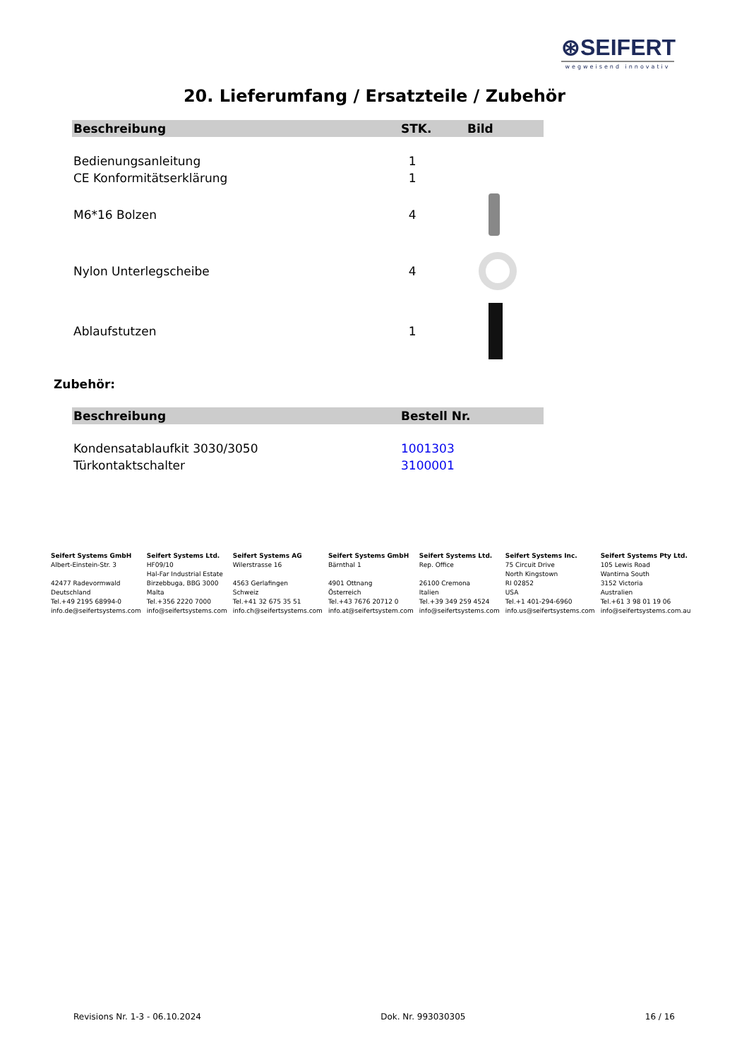⊛SEIFERT
wegweisend innovativ
20. Lieferumfang / Ersatzteile / Zubehör
| Beschreibung | STK. | Bild |
| --- | --- | --- |
| Bedienungsanleitung | 1 | |
| CE Konformitätserklärung | 1 | |
| M6*16 Bolzen | 4 | |
| Nylon Unterlegscheibe | 4 | |
| Ablaufstutzen | 1 | |
Zubehör:
| Beschreibung | Bestell Nr. |
| --- | --- |
| Kondensatablaufkit 3030/3050 | 1001303 |
| Türkontaktschalter | 3100001 |
Seifert Systems GmbH
Albert-Einstein-Str. 3
42477 Radevormwald
Deutschland
Tel.+49 2195 68994-0
info.de@seifertsystems.com
Seifert Systems Ltd.
HF09/10
Hal-Far Industrial Estate
Birzebbuga, BBG 3000
Malta
Tel.+356 2220 7000
info@seifertsystems.com
Seifert Systems AG
Wilerstrasse 16
4563 Gerlafingen
Schweiz
Tel.+41 32 675 35 51
info.ch@seifertsystems.com
Seifert Systems GmbH
Bärnthal 1
4901 Ottnang
Österreich
Tel.+43 7676 20712 0
info.at@seifertsystem.com
Seifert Systems Ltd.
Rep. Office
26100 Cremona
Italien
Tel.+39 349 259 4524
info@seifertsystems.com
Seifert Systems Inc.
75 Circuit Drive
North Kingstown
RI 02852
USA
Tel.+1 401-294-6960
info.us@seifertsystems.com
Seifert Systems Pty Ltd.
105 Lewis Road
Wantirna South
3152 Victoria
Australien
Tel.+61 3 98 01 19 06
info@seifertsystems.com.au
Revisions Nr. 1-3 - 06.10.2024 Dok. Nr. 993030305 16 / 16